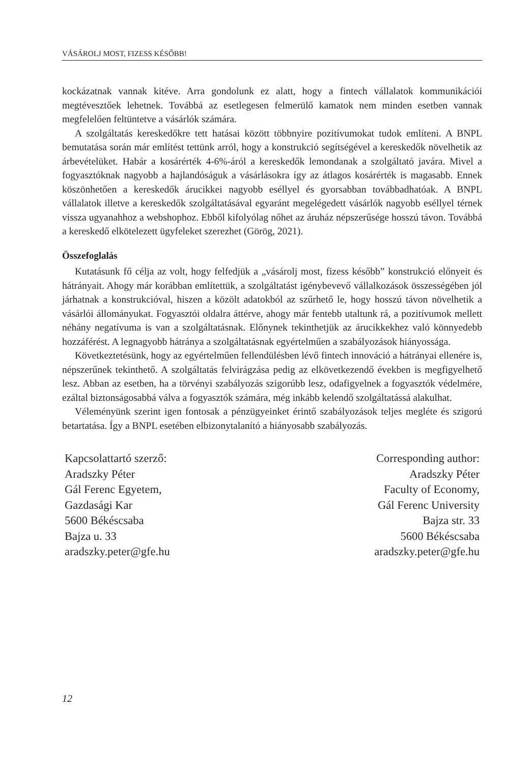VÁSÁROLJ MOST, FIZESS KÉSŐBB!
kockázatnak vannak kitéve. Arra gondolunk ez alatt, hogy a fintech vállalatok kommunikációi megtévesztőek lehetnek. Továbbá az esetlegesen felmerülő kamatok nem minden esetben vannak megfelelően feltüntetve a vásárlók számára.
A szolgáltatás kereskedőkre tett hatásai között többnyire pozitívumokat tudok említeni. A BNPL bemutatása során már említést tettünk arról, hogy a konstrukció segítségével a kereskedők növelhetik az árbevételüket. Habár a kosárérték 4-6%-áról a kereskedők lemondanak a szolgáltató javára. Mivel a fogyasztóknak nagyobb a hajlandóságuk a vásárlásokra így az átlagos kosárérték is magasabb. Ennek köszönhetően a kereskedők árucikkei nagyobb eséllyel és gyorsabban továbbadhatóak. A BNPL vállalatok illetve a kereskedők szolgáltatásával egyaránt megelégedett vásárlók nagyobb eséllyel térnek vissza ugyanahhoz a webshophoz. Ebből kifolyólag nőhet az áruház népszerűsége hosszú távon. Továbbá a kereskedő elkötelezett ügyfeleket szerezhet (Görög, 2021).
Összefoglalás
Kutatásunk fő célja az volt, hogy felfedjük a „vásárolj most, fizess később” konstrukció előnyeit és hátrányait. Ahogy már korábban említettük, a szolgáltatást igénybevevő vállalkozások összességében jól járhatnak a konstrukcióval, hiszen a közölt adatokból az szűrhető le, hogy hosszú távon növelhetik a vásárlói állományukat. Fogyasztói oldalra áttérve, ahogy már fentebb utaltunk rá, a pozitívumok mellett néhány negatívuma is van a szolgáltatásnak. Előnynek tekinthetjük az árucikkekhez való könnyedebb hozzáférést. A legnagyobb hátránya a szolgáltatásnak egyértelműen a szabályozások hiányossága.
Következtetésünk, hogy az egyértelműen fellendülésben lévő fintech innováció a hátrányai ellenére is, népszerűnek tekinthető. A szolgáltatás felvirágzása pedig az elkövetkezendő években is megfigyelhető lesz. Abban az esetben, ha a törvényi szabályozás szigorúbb lesz, odafigyelnek a fogyasztók védelmére, ezáltal biztonságosabbá válva a fogyasztók számára, még inkább kelendő szolgáltatássá alakulhat.
Véleményünk szerint igen fontosak a pénzügyeinket érintő szabályozások teljes megléte és szigorú betartatása. Így a BNPL esetében elbizonytalanító a hiányosabb szabályozás.
Kapcsolattartó szerző:
Aradszky Péter
Gál Ferenc Egyetem,
Gazdasági Kar
5600 Békéscsaba
Bajza u. 33
aradszky.peter@gfe.hu
Corresponding author:
Aradszky Péter
Faculty of Economy,
Gál Ferenc University
Bajza str. 33
5600 Békéscsaba
aradszky.peter@gfe.hu
12